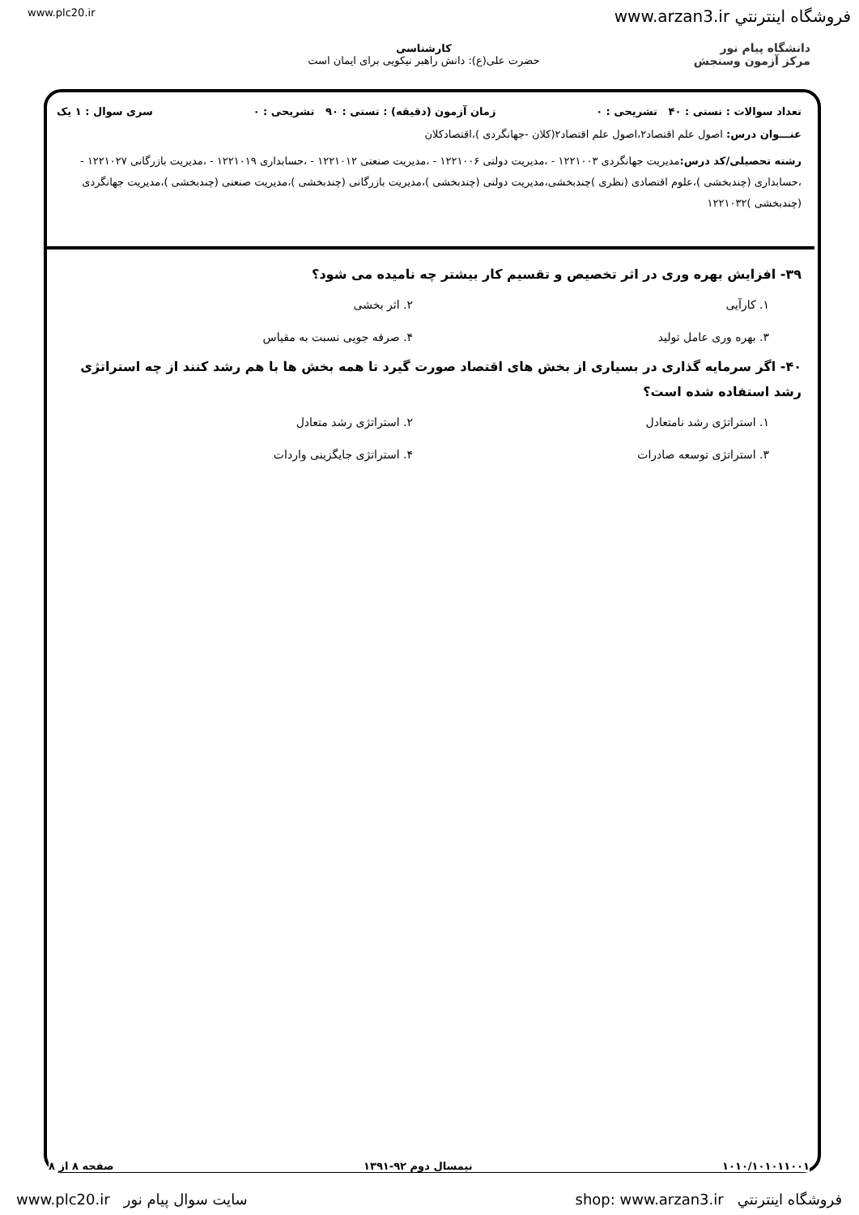www.plc20.ir www.arzan3.ir فروشگاه اينترنتي
دانشگاه پیام نور
مرکز آزمون وسنجش
کارشناسی
حضرت علی(ع): دانش راهبر نیکویی برای ایمان است
تعداد سوالات : تستی : ۴۰ تشریحی : ۰ زمان آزمون (دقیقه) : تستی : ۹۰ تشریحی : ۰ سری سوال : ۱ یک
عنـــوان درس: اصول علم اقتصاد۲،اصول علم اقتصاد۲(کلان -جهانگردی )،اقتصادکلان
رشته تحصیلی/کد درس: مدیریت جهانگردی ۱۲۲۱۰۰۳ - ،مدیریت دولتی ۱۲۲۱۰۰۶ - ،مدیریت صنعتی ۱۲۲۱۰۱۲ - ،حسابداری ۱۲۲۱۰۱۹ - ،مدیریت بازرگانی ۱۲۲۱۰۲۷ - ،حسابداری (چندبخشی )،علوم اقتصادی (نظری )چندبخشی،مدیریت دولتی (چندبخشی )،مدیریت بازرگانی (چندبخشی )،مدیریت صنعتی (چندبخشی )،مدیریت جهانگردی (چندبخشی )۱۲۲۱۰۳۲
۳۹- افزایش بهره وری در اثر تخصیص و تقسیم کار بیشتر چه نامیده می شود؟
۱. کارآیی ۲. اثر بخشی ۳. بهره وری عامل تولید ۴. صرفه جویی نسبت به مقیاس
۴۰- اگر سرمایه گذاری در بسیاری از بخش های اقتصاد صورت گیرد تا همه بخش ها با هم رشد کنند از چه استراتژی رشد استفاده شده است؟
۱. استراتژی رشد نامتعادل ۲. استراتژی رشد متعادل ۳. استراتژی توسعه صادرات ۴. استراتژی جایگزینی واردات
۱۰۱۰/۱۰۱۰۱۱۰۰۱ نیمسال دوم ۹۲-۱۳۹۱ صفحه ۸ از ۸
www.plc20.ir سایت سوال پیام نور shop: www.arzan3.ir فروشگاه اينترنتي